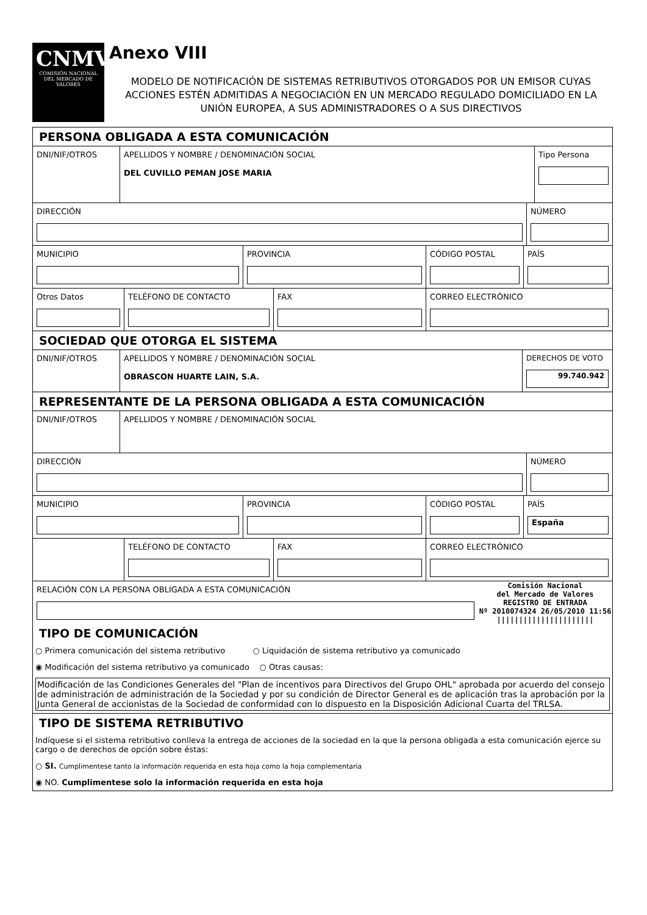CNMV
COMISIÓN NACIONAL DEL MERCADO DE VALORES
Anexo VIII
MODELO DE NOTIFICACIÓN DE SISTEMAS RETRIBUTIVOS OTORGADOS POR UN EMISOR CUYAS ACCIONES ESTÉN ADMITIDAS A NEGOCIACIÓN EN UN MERCADO REGULADO DOMICILIADO EN LA UNIÓN EUROPEA, A SUS ADMINISTRADORES O A SUS DIRECTIVOS
PERSONA OBLIGADA A ESTA COMUNICACIÓN
DNI/NIF/OTROS APELLIDOS Y NOMBRE / DENOMINACIÓN SOCIAL
DEL CUVILLO PEMAN JOSE MARIA
Tipo Persona
DIRECCIÓN NÚMERO
MUNICIPIO PROVINCIA CÓDIGO POSTAL PAÍS
Otros Datos TELÉFONO DE CONTACTO FAX CORREO ELECTRÓNICO
SOCIEDAD QUE OTORGA EL SISTEMA
DNI/NIF/OTROS APELLIDOS Y NOMBRE / DENOMINACIÓN SOCIAL
OBRASCON HUARTE LAIN, S.A.
DERECHOS DE VOTO
99.740.942
REPRESENTANTE DE LA PERSONA OBLIGADA A ESTA COMUNICACIÓN
DNI/NIF/OTROS APELLIDOS Y NOMBRE / DENOMINACIÓN SOCIAL
DIRECCIÓN NÚMERO
MUNICIPIO PROVINCIA CÓDIGO POSTAL PAÍS
España
TELÉFONO DE CONTACTO FAX CORREO ELECTRÓNICO
RELACIÓN CON LA PERSONA OBLIGADA A ESTA COMUNICACIÓN
Comisión Nacional
del Mercado de Valores
REGISTRO DE ENTRADA
Nº 2010074324 26/05/2010 11:56
||||||||||||||||||||||
TIPO DE COMUNICACIÓN
○ Primera comunicación del sistema retributivo ○ Liquidación de sistema retributivo ya comunicado
◉ Modificación del sistema retributivo ya comunicado ○ Otras causas:
Modificación de las Condiciones Generales del "Plan de incentivos para Directivos del Grupo OHL" aprobada por acuerdo del consejo de administración de administración de la Sociedad y por su condición de Director General es de aplicación tras la aprobación por la Junta General de accionistas de la Sociedad de conformidad con lo dispuesto en la Disposición Adicional Cuarta del TRLSA.
TIPO DE SISTEMA RETRIBUTIVO
Indíquese si el sistema retributivo conlleva la entrega de acciones de la sociedad en la que la persona obligada a esta comunicación ejerce su cargo o de derechos de opción sobre éstas:
○ SI. Cumplimentese tanto la información requerida en esta hoja como la hoja complementaria
◉ NO. Cumplimentese solo la información requerida en esta hoja